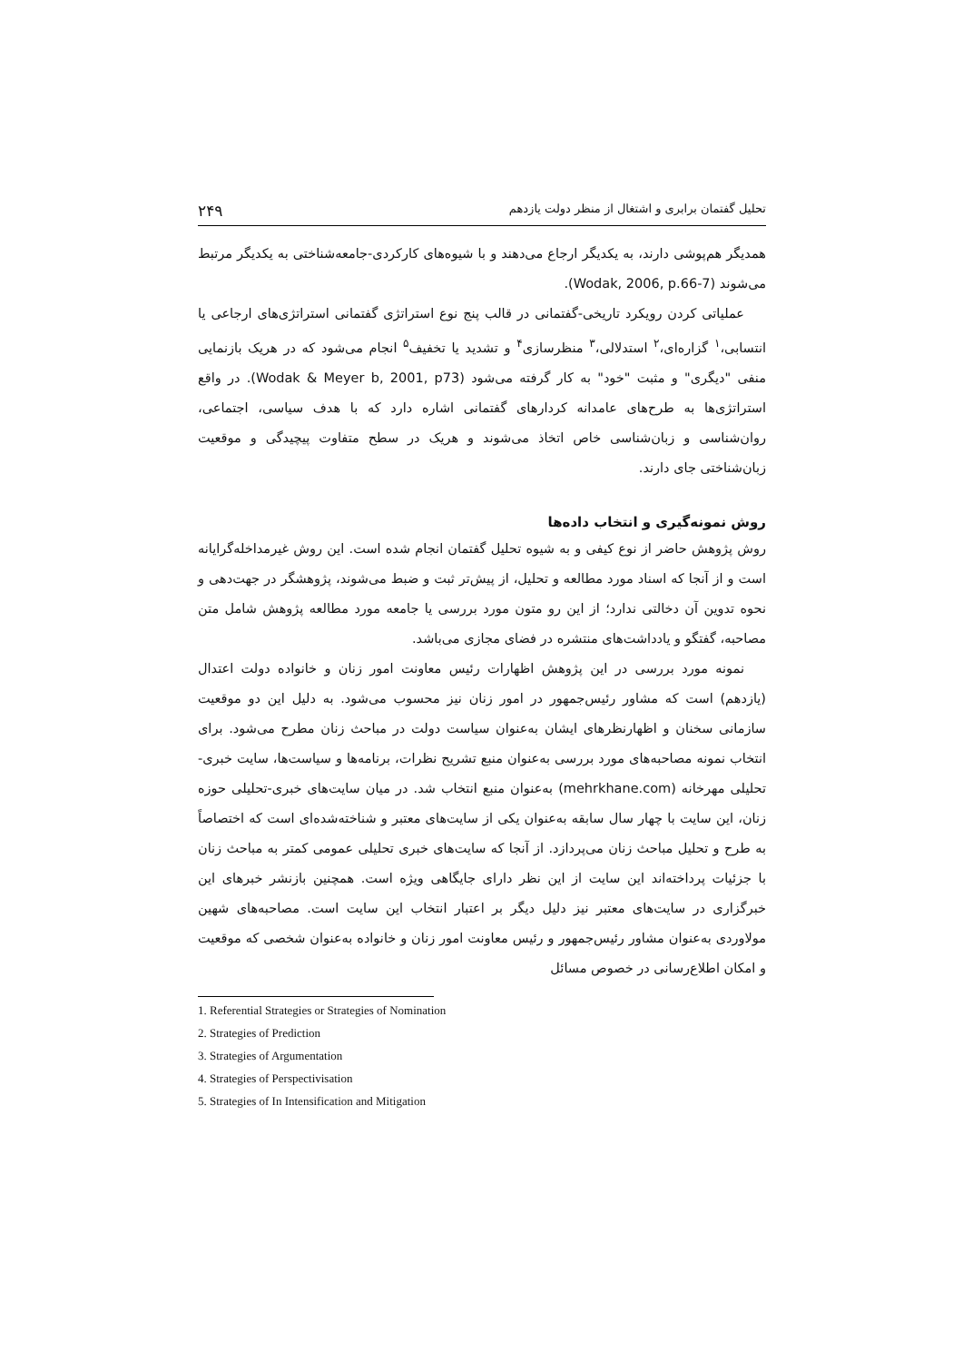تحلیل گفتمان برابری و اشتغال از منظر دولت یازدهم ۲۴۹
همدیگر هم‌پوشی دارند، به یکدیگر ارجاع می‌دهند و با شیوه‌های کارکردی-جامعه‌شناختی به یکدیگر مرتبط می‌شوند (Wodak, 2006, p.66-7).
عملیاتی کردن رویکرد تاریخی-گفتمانی در قالب پنج نوع استراتژی گفتمانی استراتژی‌های ارجاعی یا انتسابی،<sup>۱</sup> گزاره‌ای،<sup>۲</sup> استدلالی،<sup>۳</sup> منظرسازی<sup>۴</sup> و تشدید یا تخفیف<sup>۵</sup> انجام می‌شود که در هریک بازنمایی منفی "دیگری" و مثبت "خود" به کار گرفته می‌شود (Wodak & Meyer b, 2001, p73). در واقع استراتژی‌ها به طرح‌های عامدانه کردارهای گفتمانی اشاره دارد که با هدف سیاسی، اجتماعی، روان‌شناسی و زبان‌شناسی خاص اتخاذ می‌شوند و هریک در سطح متفاوت پیچیدگی و موقعیت زبان‌شناختی جای دارند.
روش نمونه‌گیری و انتخاب داده‌ها
روش پژوهش حاضر از نوع کیفی و به شیوه تحلیل گفتمان انجام شده است. این روش غیرمداخله‌گرایانه است و از آنجا که اسناد مورد مطالعه و تحلیل، از پیش‌تر ثبت و ضبط می‌شوند، پژوهشگر در جهت‌دهی و نحوه تدوین آن دخالتی ندارد؛ از این رو متون مورد بررسی یا جامعه مورد مطالعه پژوهش شامل متن مصاحبه، گفتگو و یادداشت‌های منتشره در فضای مجازی می‌باشد.
نمونه مورد بررسی در این پژوهش اظهارات رئیس معاونت امور زنان و خانواده دولت اعتدال (یازدهم) است که مشاور رئیس‌جمهور در امور زنان نیز محسوب می‌شود. به دلیل این دو موقعیت سازمانی سخنان و اظهارنظرهای ایشان به‌عنوان سیاست دولت در مباحث زنان مطرح می‌شود. برای انتخاب نمونه مصاحبه‌های مورد بررسی به‌عنوان منبع تشریح نظرات، برنامه‌ها و سیاست‌ها، سایت خبری-تحلیلی مهرخانه (mehrkhane.com) به‌عنوان منبع انتخاب شد. در میان سایت‌های خبری-تحلیلی حوزه زنان، این سایت با چهار سال سابقه به‌عنوان یکی از سایت‌های معتبر و شناخته‌شده‌ای است که اختصاصاً به طرح و تحلیل مباحث زنان می‌پردازد. از آنجا که سایت‌های خبری تحلیلی عمومی کمتر به مباحث زنان با جزئیات پرداخته‌اند این سایت از این نظر دارای جایگاهی ویژه است. همچنین بازنشر خبرهای این خبرگزاری در سایت‌های معتبر نیز دلیل دیگر بر اعتبار انتخاب این سایت است. مصاحبه‌های شهین مولاوردی به‌عنوان مشاور رئیس‌جمهور و رئیس معاونت امور زنان و خانواده به‌عنوان شخصی که موقعیت و امکان اطلاع‌رسانی در خصوص مسائل
1. Referential Strategies or Strategies of Nomination
2. Strategies of Prediction
3. Strategies of Argumentation
4. Strategies of Perspectivisation
5. Strategies of In Intensification and Mitigation